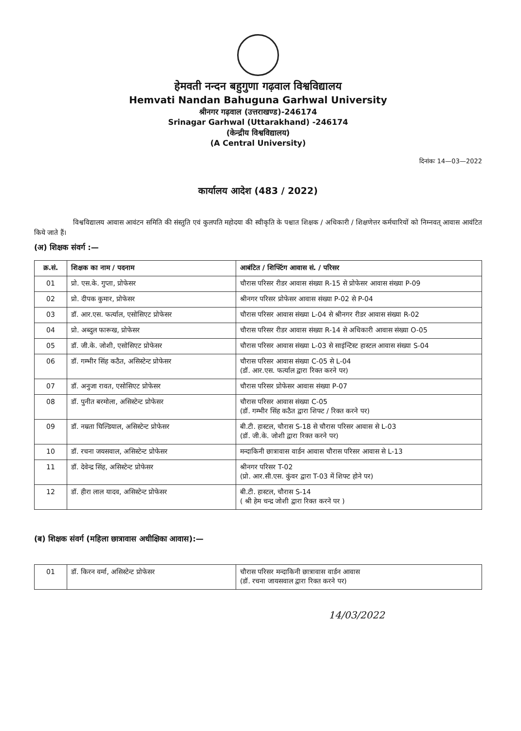हेमवती नन्दन बहुगुणा गढ़वाल विश्वविद्यालय
Hemvati Nandan Bahuguna Garhwal University
श्रीनगर गढ़वाल (उत्तराखण्ड)-246174
Srinagar Garhwal (Uttarakhand) -246174
(केन्द्रीय विश्वविद्यालय)
(A Central University)
दिनांकः 14—03—2022
कार्यालय आदेश (483 / 2022)
विश्वविद्यालय आवास आवंटन समिति की संस्तुति एवं कुलपति महोदया की स्वीकृति के पश्चात शिक्षक / अधिकारी / शिक्षणेत्तर कर्मचारियों को निम्नवत् आवास आवंटित किये जाते हैं।
(अ) शिक्षक संवर्ग :—
| क्र.सं. | शिक्षक का नाम / पदनाम | आबंटित / शिफ्टिंग आवास सं. / परिसर |
| --- | --- | --- |
| 01 | प्रो. एस.के. गुप्ता, प्रोफेसर | चौरास परिसर रीडर आवास संख्या R-15 से प्रोफेसर आवास संख्या P-09 |
| 02 | प्रो. दीपक कुमार, प्रोफेसर | श्रीनगर परिसर प्रोफेसर आवास संख्या P-02 से P-04 |
| 03 | डॉ. आर.एस. फर्त्याल, एसोसिएट प्रोफेसर | चौरास परिसर आवास संख्या L-04 से श्रीनगर रीडर आवास संख्या R-02 |
| 04 | प्रो. अब्दुल फारूख, प्रोफेसर | चौरास परिसर रीडर आवास संख्या R-14 से अधिकारी आवास संख्या O-05 |
| 05 | डॉ. जी.के. जोशी, एसोसिएट प्रोफेसर | चौरास परिसर आवास संख्या L-03 से साइंन्टिस्ट हास्टल आवास संख्या S-04 |
| 06 | डॉ. गम्भीर सिंह कठैत, असिस्टेन्ट प्रोफेसर | चौरास परिसर आवास संख्या C-05 से L-04 (डॉ. आर.एस. फर्त्याल द्वारा रिक्त करने पर) |
| 07 | डॉ. अनुजा रावत, एसोसिएट प्रोफेसर | चौरास परिसर प्रोफेसर आवास संख्या P-07 |
| 08 | डॉ. पुनीत बरमोला, असिस्टेन्ट प्रोफेसर | चौरास परिसर आवास संख्या C-05 (डॉ. गम्भीर सिंह कठैत द्वारा शिफ्ट / रिक्त करने पर) |
| 09 | डॉ. नम्रता घिल्डियाल, असिस्टेन्ट प्रोफेसर | बी.टी. हास्टल, चौरास S-18 से चौरास परिसर आवास से L-03 (डॉ. जी.के. जोशी द्वारा रिक्त करने पर) |
| 10 | डॉ. रचना जयसवाल, असिस्टेन्ट प्रोफेसर | मन्दाकिनी छात्रावास वार्डन आवास चौरास परिसर आवास से L-13 |
| 11 | डॉ. देवेन्द्र सिंह, असिस्टेन्ट प्रोफेसर | श्रीनगर परिसर T-02 (प्रो. आर.सी.एस. कुंवर द्वारा T-03 में शिफ्ट होने पर) |
| 12 | डॉ. हीरा लाल यादव, असिस्टेन्ट प्रोफेसर | बी.टी. हास्टल, चौरास S-14 ( श्री हेम चन्द्र जोशी द्वारा रिक्त करने पर ) |
(ब) शिक्षक संवर्ग (महिला छात्रावास अधीक्षिका आवास):—
| 01 | डॉ. किरन वर्मा, असिस्टेन्ट प्रोफेसर | चौरास परिसर मन्दाकिनी छात्रावास वार्डन आवास (डॉ. रचना जायसवाल द्वारा रिक्त करने पर) |
14/03/2022